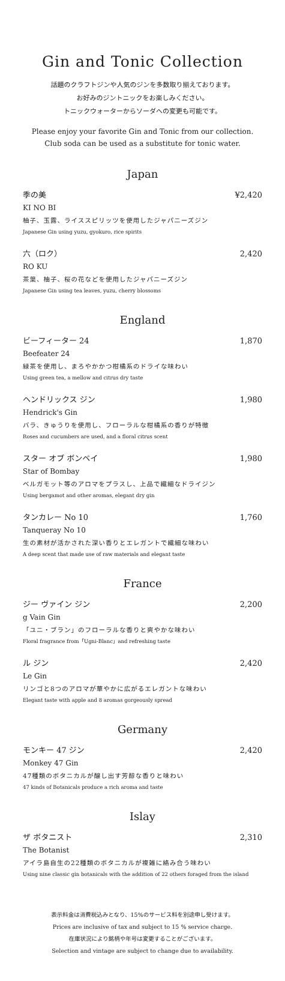Gin and Tonic Collection
話題のクラフトジンや人気のジンを多数取り揃えております。
お好みのジントニックをお楽しみください。
トニックウォーターからソーダへの変更も可能です。
Please enjoy your favorite Gin and Tonic from our collection.
Club soda can be used as a substitute for tonic water.
Japan
季の美 ¥2,420
KI NO BI
柚子、玉露、ライススピリッツを使用したジャパニーズジン
Japanese Gin using yuzu, gyokuro, rice spirits
六（ロク） 2,420
RO KU
茶葉、柚子、桜の花などを使用したジャパニーズジン
Japanese Gin using tea leaves, yuzu, cherry blossoms
England
ビーフィーター 24 1,870
Beefeater 24
緑茶を使用し、まろやかかつ柑橘系のドライな味わい
Using green tea, a mellow and citrus dry taste
ヘンドリックス ジン 1,980
Hendrick's Gin
バラ、きゅうりを使用し、フローラルな柑橘系の香りが特徴
Roses and cucumbers are used, and a floral citrus scent
スター オブ ボンベイ 1,980
Star of Bombay
ベルガモット等のアロマをプラスし、上品で繊細なドライジン
Using bergamot and other aromas, elegant dry gin
タンカレー No 10 1,760
Tanqueray No 10
生の素材が活かされた深い香りとエレガントで繊細な味わい
A deep scent that made use of raw materials and elegant taste
France
ジー ヴァイン ジン 2,200
g Vain Gin
「ユニ・ブラン」のフローラルな香りと爽やかな味わい
Floral fragrance from「Ugni-Blanc」and refreshing taste
ル ジン 2,420
Le Gin
リンゴと8つのアロマが華やかに広がるエレガントな味わい
Elegant taste with apple and 8 aromas gorgeously spread
Germany
モンキー 47 ジン 2,420
Monkey 47 Gin
47種類のボタニカルが醸し出す芳醇な香りと味わい
47 kinds of Botanicals produce a rich aroma and taste
Islay
ザ ボタニスト 2,310
The Botanist
アイラ島自生の22種類のボタニカルが複雑に絡み合う味わい
Using nine classic gin botanicals with the addition of 22 others foraged from the island
表示料金は消費税込みとなり、15%のサービス料を別途申し受けます。
Prices are inclusive of tax and subject to 15 % service charge.
在庫状況により銘柄や年号は変更することがございます。
Selection and vintage are subject to change due to availability.